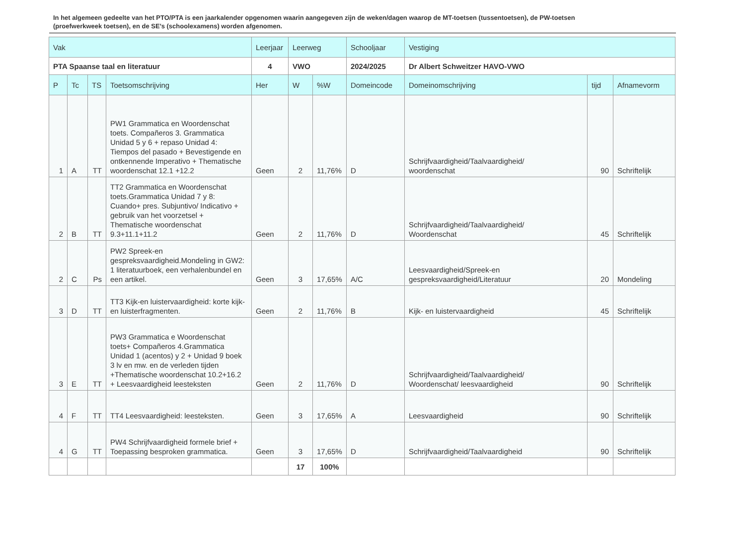In het algemeen gedeelte van het PTO/PTA is een jaarkalender opgenomen waarin aangegeven zijn de weken/dagen waarop de MT-toetsen (tussentoetsen), de PW-toetsen (proefwerkweek toetsen), en de SE’s (schoolexamens) worden afgenomen.
| Vak | | | | Leerjaar | Leerweg | | Schooljaar | Vestiging | | |
| --- | --- | --- | --- | --- | --- | --- | --- | --- | --- | --- |
| PTA Spaanse taal en literatuur | | | | 4 | VWO | | 2024/2025 | Dr Albert Schweitzer HAVO-VWO | | |
| P | Tc | TS | Toetsomschrijving | Her | W | %W | Domeincode | Domeinomschrijving | tijd | Afnamevorm |
| 1 | A | TT | PW1 Grammatica en Woordenschat toets. Compañeros 3. Grammatica Unidad 5 y 6 + repaso Unidad 4: Tiempos del pasado + Bevestigende en ontkennende Imperativo + Thematische woordenschat 12.1 +12.2 | Geen | 2 | 11,76% | D | Schrijfvaardigheid/Taalvaardigheid/ woordenschat | 90 | Schriftelijk |
| 2 | B | TT | TT2 Grammatica en Woordenschat toets.Grammatica Unidad 7 y 8: Cuando+ pres. Subjuntivo/ Indicativo + gebruik van het voorzetsel + Thematische woordenschat 9.3+11.1+11.2 | Geen | 2 | 11,76% | D | Schrijfvaardigheid/Taalvaardigheid/ Woordenschat | 45 | Schriftelijk |
| 2 | C | Ps | PW2 Spreek-en gespreksvaardigheid.Mondeling in GW2: 1 literatuurboek, een verhalenbundel en een artikel. | Geen | 3 | 17,65% | A/C | Leesvaardigheid/Spreek-en gespreksvaardigheid/Literatuur | 20 | Mondeling |
| 3 | D | TT | TT3 Kijk-en luistervaardigheid: korte kijk-en luisterfragmenten. | Geen | 2 | 11,76% | B | Kijk- en luistervaardigheid | 45 | Schriftelijk |
| 3 | E | TT | PW3 Grammatica e Woordenschat toets+ Compañeros 4.Grammatica Unidad 1 (acentos) y 2 + Unidad 9 boek 3 lv en mw. en de verleden tijden +Thematische woordenschat 10.2+16.2 + Leesvaardigheid leesteksten | Geen | 2 | 11,76% | D | Schrijfvaardigheid/Taalvaardigheid/ Woordenschat/ leesvaardigheid | 90 | Schriftelijk |
| 4 | F | TT | TT4 Leesvaardigheid: leesteksten. | Geen | 3 | 17,65% | A | Leesvaardigheid | 90 | Schriftelijk |
| 4 | G | TT | PW4 Schrijfvaardigheid formele brief + Toepassing besproken grammatica. | Geen | 3 | 17,65% | D | Schrijfvaardigheid/Taalvaardigheid | 90 | Schriftelijk |
| | | | | | 17 | 100% | | | | |